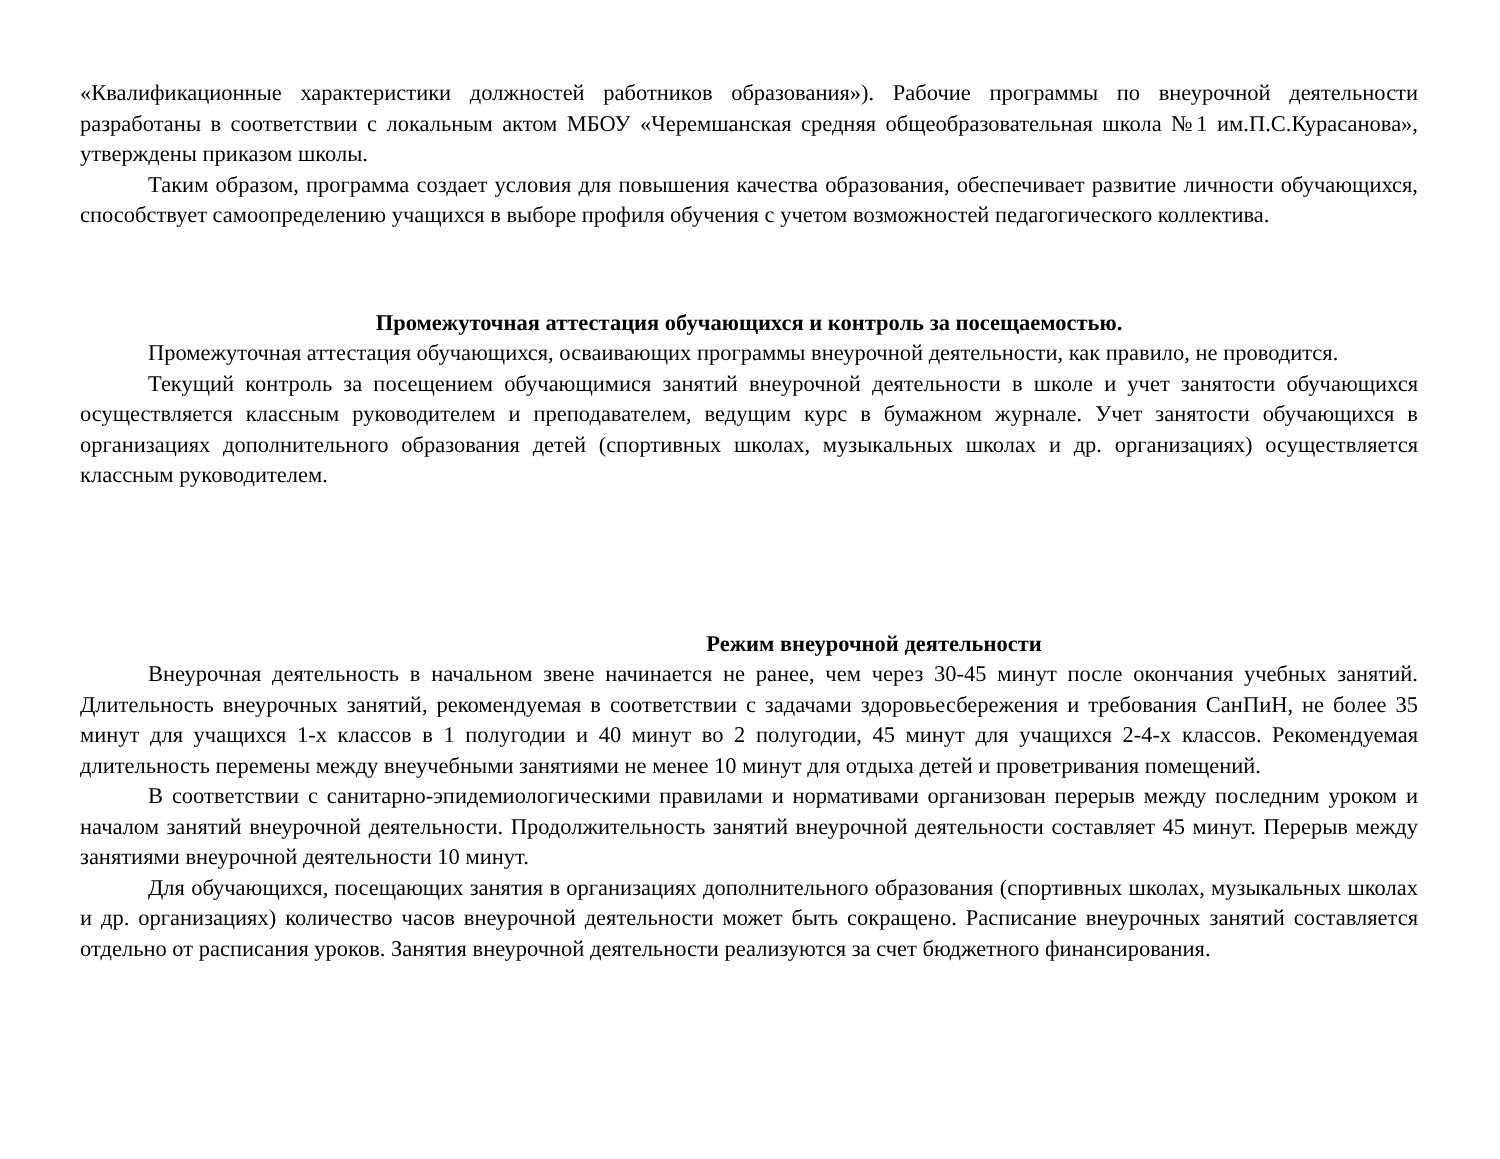«Квалификационные характеристики должностей работников образования»). Рабочие программы по внеурочной деятельности разработаны в соответствии с локальным актом МБОУ «Черемшанская средняя общеобразовательная школа №1 им.П.С.Курасанова», утверждены приказом школы.
Таким образом, программа создает условия для повышения качества образования, обеспечивает развитие личности обучающихся, способствует самоопределению учащихся в выборе профиля обучения с учетом возможностей педагогического коллектива.
Промежуточная аттестация обучающихся и контроль за посещаемостью.
Промежуточная аттестация обучающихся, осваивающих программы внеурочной деятельности, как правило, не проводится.
Текущий контроль за посещением обучающимися занятий внеурочной деятельности в школе и учет занятости обучающихся осуществляется классным руководителем и преподавателем, ведущим курс в бумажном журнале. Учет занятости обучающихся в организациях дополнительного образования детей (спортивных школах, музыкальных школах и др. организациях) осуществляется классным руководителем.
Режим внеурочной деятельности
Внеурочная деятельность в начальном звене начинается не ранее, чем через 30-45 минут после окончания учебных занятий. Длительность внеурочных занятий, рекомендуемая в соответствии с задачами здоровьесбережения и требования СанПиН, не более 35 минут для учащихся 1-х классов в 1 полугодии и 40 минут во 2 полугодии, 45 минут для учащихся 2-4-х классов. Рекомендуемая длительность перемены между внеучебными занятиями не менее 10 минут для отдыха детей и проветривания помещений.
В соответствии с санитарно-эпидемиологическими правилами и нормативами организован перерыв между последним уроком и началом занятий внеурочной деятельности. Продолжительность занятий внеурочной деятельности составляет 45 минут. Перерыв между занятиями внеурочной деятельности 10 минут.
Для обучающихся, посещающих занятия в организациях дополнительного образования (спортивных школах, музыкальных школах и др. организациях) количество часов внеурочной деятельности может быть сокращено. Расписание внеурочных занятий составляется отдельно от расписания уроков. Занятия внеурочной деятельности реализуются за счет бюджетного финансирования.